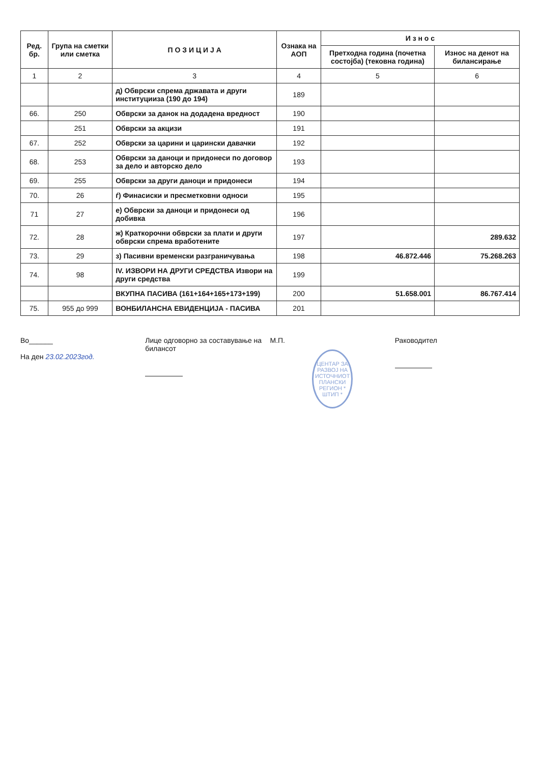| Ред. бр. | Група на сметки или сметка | П О З И Ц И Ј А | Ознака на АОП | И з н о с | |
| --- | --- | --- | --- | --- | --- |
| | | | | Претходна година (почетна состојба) (тековна година) | Износ на денот на билансирање |
| 1 | 2 | 3 | 4 | 5 | 6 |
| | | д) Обврски спрема државата и други институцииза (190 до 194) | 189 | | |
| 66. | 250 | Обврски за данок на додадена вредност | 190 | | |
| | 251 | Обврски за акцизи | 191 | | |
| 67. | 252 | Обврски за царини и царински давачки | 192 | | |
| 68. | 253 | Обврски за даноци и придонеси по договор за дело и авторско дело | 193 | | |
| 69. | 255 | Обврски за други даноци и придонеси | 194 | | |
| 70. | 26 | ѓ) Финасиски и пресметковни односи | 195 | | |
| 71 | 27 | е) Обврски за даноци и придонеси од добивка | 196 | | |
| 72. | 28 | ж) Краткорочни обврски за плати и други обврски спрема вработените | 197 | | 289.632 |
| 73. | 29 | з) Пасивни временски разграничувања | 198 | 46.872.446 | 75.268.263 |
| 74. | 98 | IV. ИЗВОРИ НА ДРУГИ СРЕДСТВА Извори на други средства | 199 | | |
| | | ВКУПНА ПАСИВА (161+164+165+173+199) | 200 | 51.658.001 | 86.767.414 |
| 75. | 955 до 999 | ВОНБИЛАНСНА ЕВИДЕНЦИЈА - ПАСИВА | 201 | | |
Во______
На ден 23.02.2023год.
Лице одговорно за составување на билансот
М.П.
ЦЕНТАР ЗА РАЗВОЈ НА ИСТОЧНИОТ ПЛАНСКИ РЕГИОН * ШТИП *
Раководител